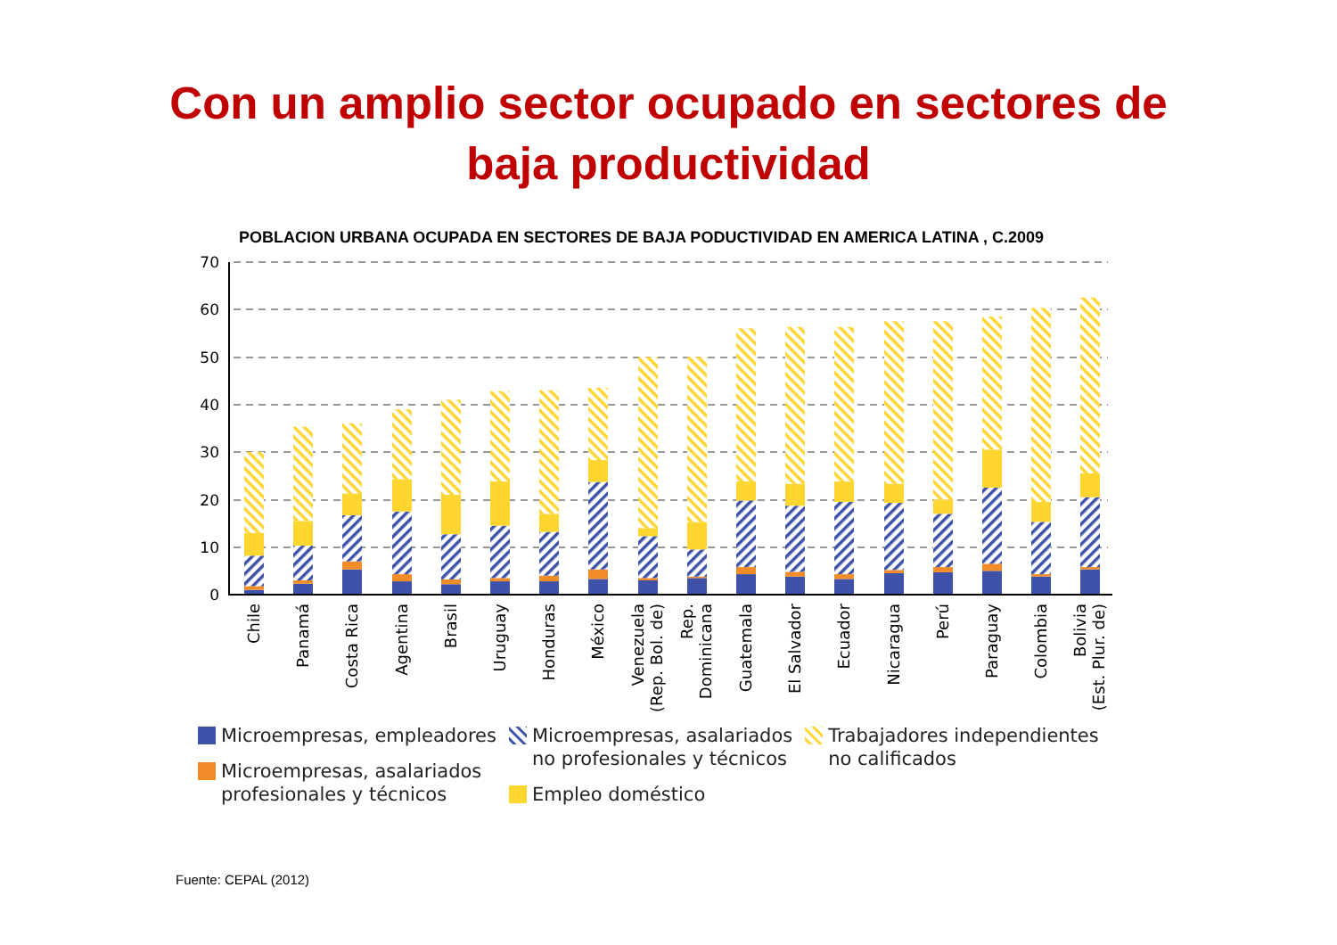Con un amplio sector ocupado en sectores de
baja productividad
POBLACION URBANA OCUPADA EN SECTORES DE BAJA PODUCTIVIDAD EN AMERICA LATINA , C.2009
70
60
50
40
30
20
10
0
Chile
Panamá
Costa Rica
Agentina
Brasil
Uruguay
Honduras
México
Venezuela
(Rep. Bol. de)
Rep.
Dominicana
Guatemala
El Salvador
Ecuador
Nicaragua
Perú
Paraguay
Colombia
Bolivia
(Est. Plur. de)
Microempresas, empleadores
Microempresas, asalariados
profesionales y técnicos
Microempresas, asalariados
no profesionales y técnicos
Empleo doméstico
Trabajadores independientes
no calificados
Fuente: CEPAL (2012)